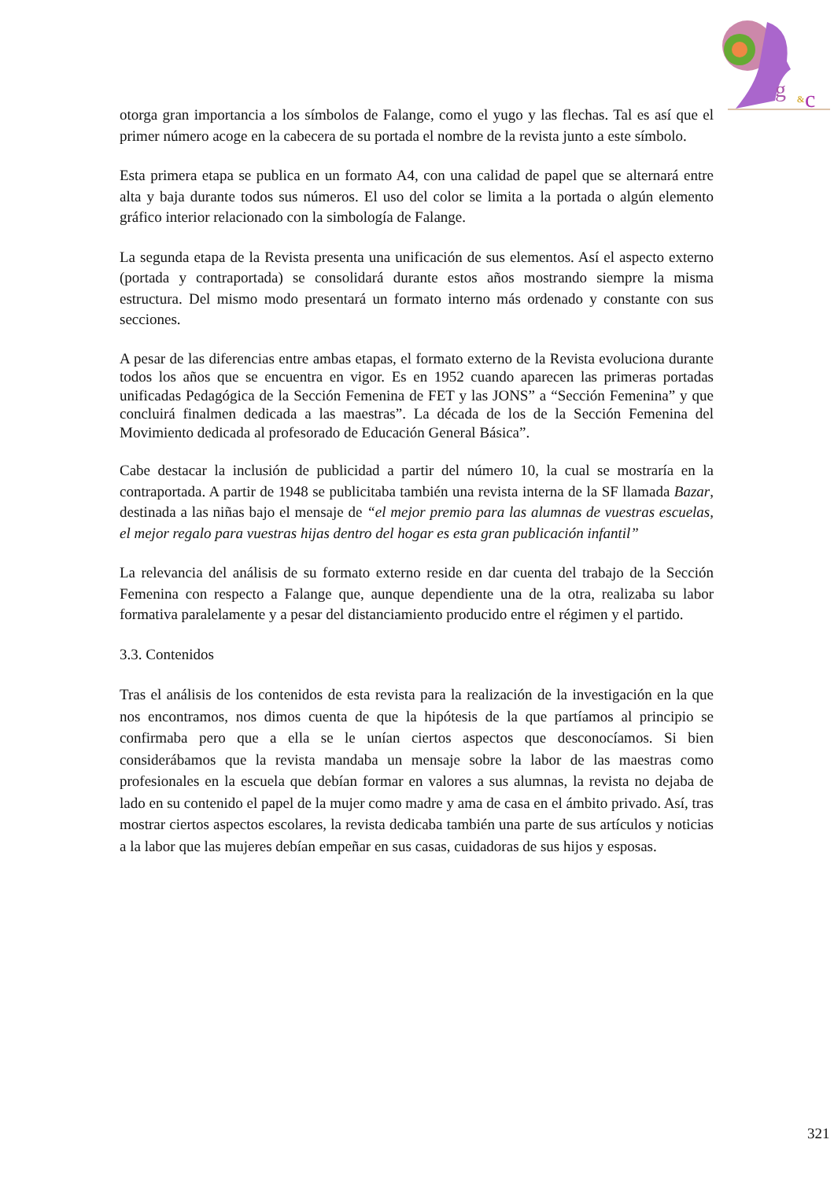g
&
c
otorga gran importancia a los símbolos de Falange, como el yugo y las flechas. Tal es así que el primer número acoge en la cabecera de su portada el nombre de la revista junto a este símbolo.
Esta primera etapa se publica en un formato A4, con una calidad de papel que se alternará entre alta y baja durante todos sus números. El uso del color se limita a la portada o algún elemento gráfico interior relacionado con la simbología de Falange.
La segunda etapa de la Revista presenta una unificación de sus elementos. Así el aspecto externo (portada y contraportada) se consolidará durante estos años mostrando siempre la misma estructura. Del mismo modo presentará un formato interno más ordenado y constante con sus secciones.
A pesar de las diferencias entre ambas etapas, el formato externo de la Revista evoluciona durante todos los años que se encuentra en vigor. Es en 1952 cuando aparecen las primeras portadas unificadas Pedagógica de la Sección Femenina de FET y las JONS” a “Sección Femenina” y que concluirá finalmen dedicada a las maestras”. La década de los de la Sección Femenina del Movimiento dedicada al profesorado de Educación General Básica”.
Cabe destacar la inclusión de publicidad a partir del número 10, la cual se mostraría en la contraportada. A partir de 1948 se publicitaba también una revista interna de la SF llamada Bazar, destinada a las niñas bajo el mensaje de “el mejor premio para las alumnas de vuestras escuelas, el mejor regalo para vuestras hijas dentro del hogar es esta gran publicación infantil”
La relevancia del análisis de su formato externo reside en dar cuenta del trabajo de la Sección Femenina con respecto a Falange que, aunque dependiente una de la otra, realizaba su labor formativa paralelamente y a pesar del distanciamiento producido entre el régimen y el partido.
3.3. Contenidos
Tras el análisis de los contenidos de esta revista para la realización de la investigación en la que nos encontramos, nos dimos cuenta de que la hipótesis de la que partíamos al principio se confirmaba pero que a ella se le unían ciertos aspectos que desconocíamos. Si bien considerábamos que la revista mandaba un mensaje sobre la labor de las maestras como profesionales en la escuela que debían formar en valores a sus alumnas, la revista no dejaba de lado en su contenido el papel de la mujer como madre y ama de casa en el ámbito privado. Así, tras mostrar ciertos aspectos escolares, la revista dedicaba también una parte de sus artículos y noticias a la labor que las mujeres debían empeñar en sus casas, cuidadoras de sus hijos y esposas.
321